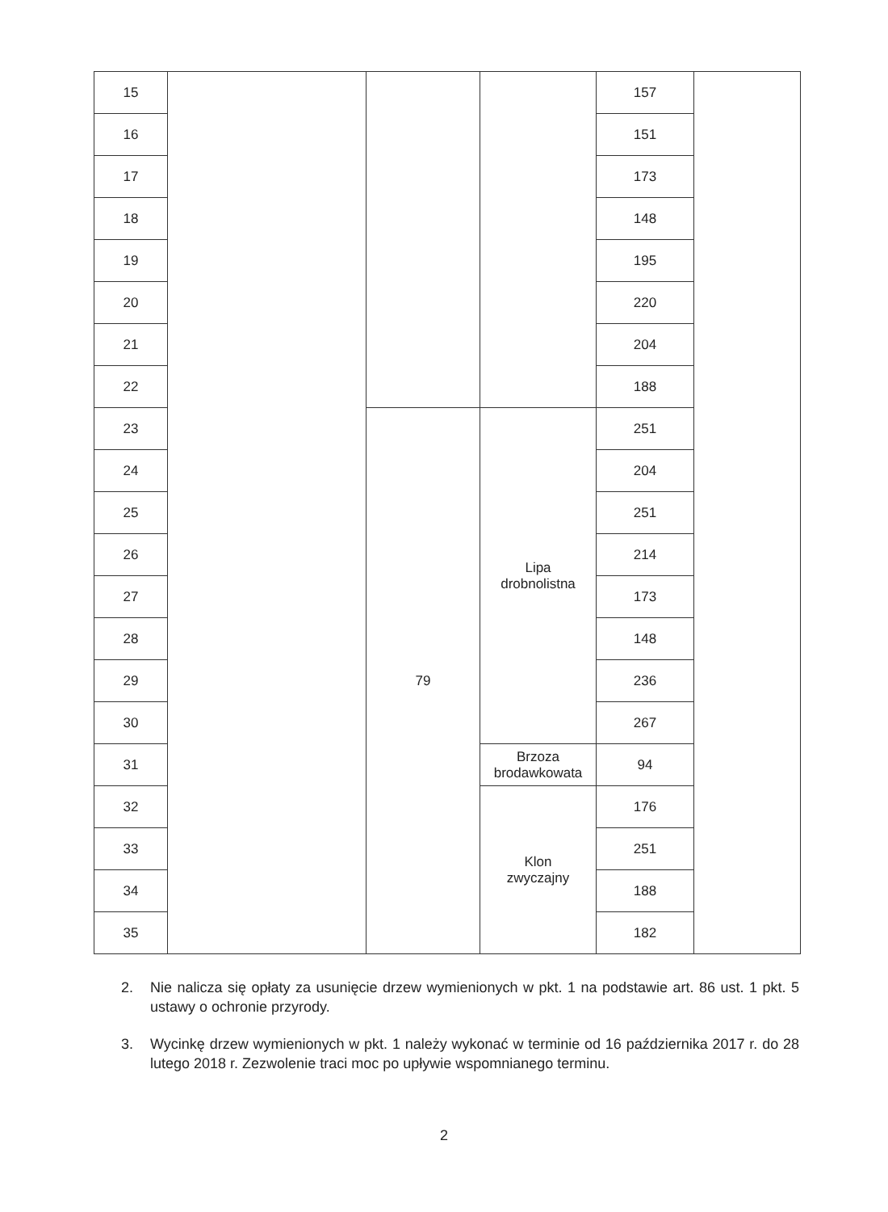| 15 | | | | 157 | |
| 16 | | | | 151 | |
| 17 | | | | 173 | |
| 18 | | | | 148 | |
| 19 | | | | 195 | |
| 20 | | | | 220 | |
| 21 | | | | 204 | |
| 22 | | | | 188 | |
| 23 | | 79 | Lipa drobnolistna | 251 | |
| 24 | | | | 204 | |
| 25 | | | | 251 | |
| 26 | | | | 214 | |
| 27 | | | | 173 | |
| 28 | | | | 148 | |
| 29 | | | | 236 | |
| 30 | | | | 267 | |
| 31 | | | Brzoza brodawkowata | 94 | |
| 32 | | | Klon zwyczajny | 176 | |
| 33 | | | | 251 | |
| 34 | | | | 188 | |
| 35 | | | | 182 | |
2. Nie nalicza się opłaty za usunięcie drzew wymienionych w pkt. 1 na podstawie art. 86 ust. 1 pkt. 5 ustawy o ochronie przyrody.
3. Wycinkę drzew wymienionych w pkt. 1 należy wykonać w terminie od 16 października 2017 r. do 28 lutego 2018 r. Zezwolenie traci moc po upływie wspomnianego terminu.
2